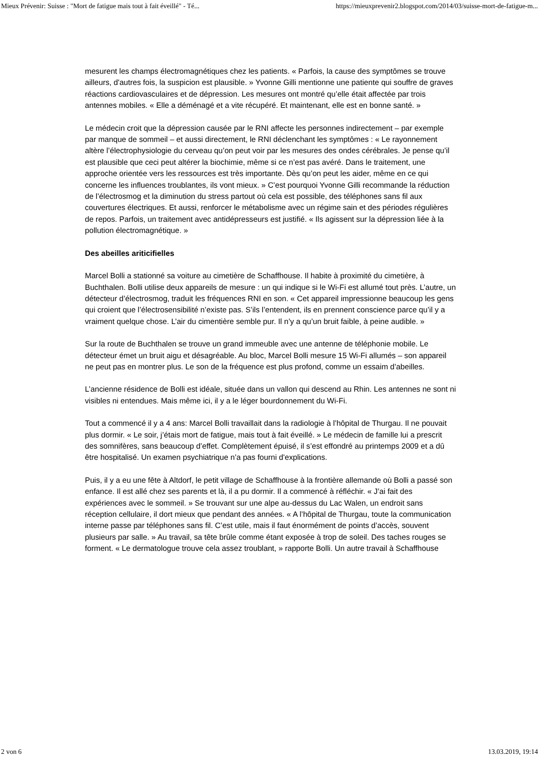Mieux Prévenir: Suisse : "Mort de fatigue mais tout à fait éveillé" - Té... https://mieuxprevenir2.blogspot.com/2014/03/suisse-mort-de-fatigue-m...
mesurent les champs électromagnétiques chez les patients. « Parfois, la cause des symptômes se trouve ailleurs, d'autres fois, la suspicion est plausible. » Yvonne Gilli mentionne une patiente qui souffre de graves réactions cardiovasculaires et de dépression. Les mesures ont montré qu’elle était affectée par trois antennes mobiles. « Elle a déménagé et a vite récupéré. Et maintenant, elle est en bonne santé. »
Le médecin croit que la dépression causée par le RNI affecte les personnes indirectement – par exemple par manque de sommeil – et aussi directement, le RNI déclenchant les symptômes : « Le rayonnement altère l’électrophysiologie du cerveau qu’on peut voir par les mesures des ondes cérébrales. Je pense qu’il est plausible que ceci peut altérer la biochimie, même si ce n’est pas avéré. Dans le traitement, une approche orientée vers les ressources est très importante. Dès qu’on peut les aider, même en ce qui concerne les influences troublantes, ils vont mieux. » C’est pourquoi Yvonne Gilli recommande la réduction de l’électrosmog et la diminution du stress partout où cela est possible, des téléphones sans fil aux couvertures électriques. Et aussi, renforcer le métabolisme avec un régime sain et des périodes régulières de repos. Parfois, un traitement avec antidépresseurs est justifié. « Ils agissent sur la dépression liée à la pollution électromagnétique. »
Des abeilles ariticifielles
Marcel Bolli a stationné sa voiture au cimetière de Schaffhouse. Il habite à proximité du cimetière, à Buchthalen. Bolli utilise deux appareils de mesure : un qui indique si le Wi-Fi est allumé tout près. L’autre, un détecteur d’électrosmog, traduit les fréquences RNI en son. « Cet appareil impressionne beaucoup les gens qui croient que l’électrosensibilité n’existe pas. S’ils l’entendent, ils en prennent conscience parce qu’il y a vraiment quelque chose. L’air du cimentière semble pur. Il n’y a qu’un bruit faible, à peine audible. »
Sur la route de Buchthalen se trouve un grand immeuble avec une antenne de téléphonie mobile. Le détecteur émet un bruit aigu et désagréable. Au bloc, Marcel Bolli mesure 15 Wi-Fi allumés – son appareil ne peut pas en montrer plus. Le son de la fréquence est plus profond, comme un essaim d’abeilles.
L’ancienne résidence de Bolli est idéale, située dans un vallon qui descend au Rhin. Les antennes ne sont ni visibles ni entendues. Mais même ici, il y a le léger bourdonnement du Wi-Fi.
Tout a commencé il y a 4 ans: Marcel Bolli travaillait dans la radiologie à l’hôpital de Thurgau. Il ne pouvait plus dormir. « Le soir, j’étais mort de fatigue, mais tout à fait éveillé. » Le médecin de famille lui a prescrit des somnifères, sans beaucoup d’effet. Complètement épuisé, il s’est effondré au printemps 2009 et a dû être hospitalisé. Un examen psychiatrique n’a pas fourni d'explications.
Puis, il y a eu une fête à Altdorf, le petit village de Schaffhouse à la frontière allemande où Bolli a passé son enfance. Il est allé chez ses parents et là, il a pu dormir. Il a commencé à réfléchir. « J’ai fait des expériences avec le sommeil. » Se trouvant sur une alpe au-dessus du Lac Walen, un endroit sans réception cellulaire, il dort mieux que pendant des années. « A l’hôpital de Thurgau, toute la communication interne passe par téléphones sans fil. C’est utile, mais il faut énormément de points d’accès, souvent plusieurs par salle. » Au travail, sa tête brûle comme étant exposée à trop de soleil. Des taches rouges se forment. « Le dermatologue trouve cela assez troublant, » rapporte Bolli. Un autre travail à Schaffhouse
2 von 6 13.03.2019, 19:14